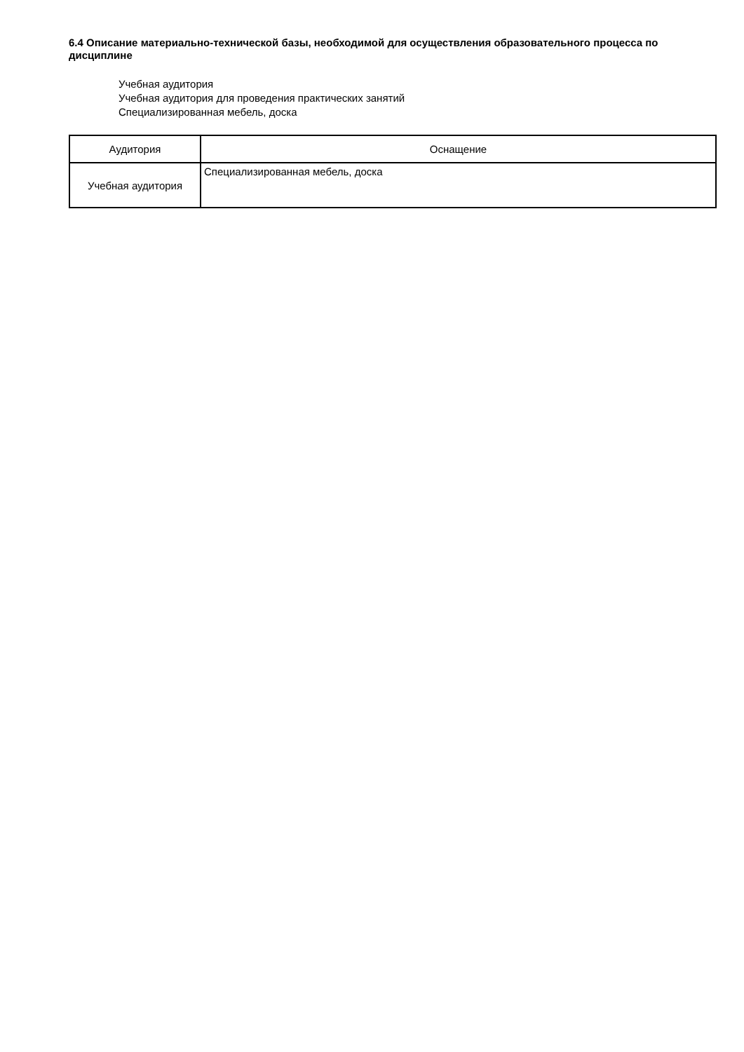6.4 Описание материально-технической базы, необходимой для осуществления образовательного процесса по дисциплине
Учебная аудитория
Учебная аудитория для проведения практических занятий
Специализированная мебель, доска
| Аудитория | Оснащение |
| --- | --- |
| Учебная аудитория | Специализированная мебель, доска |